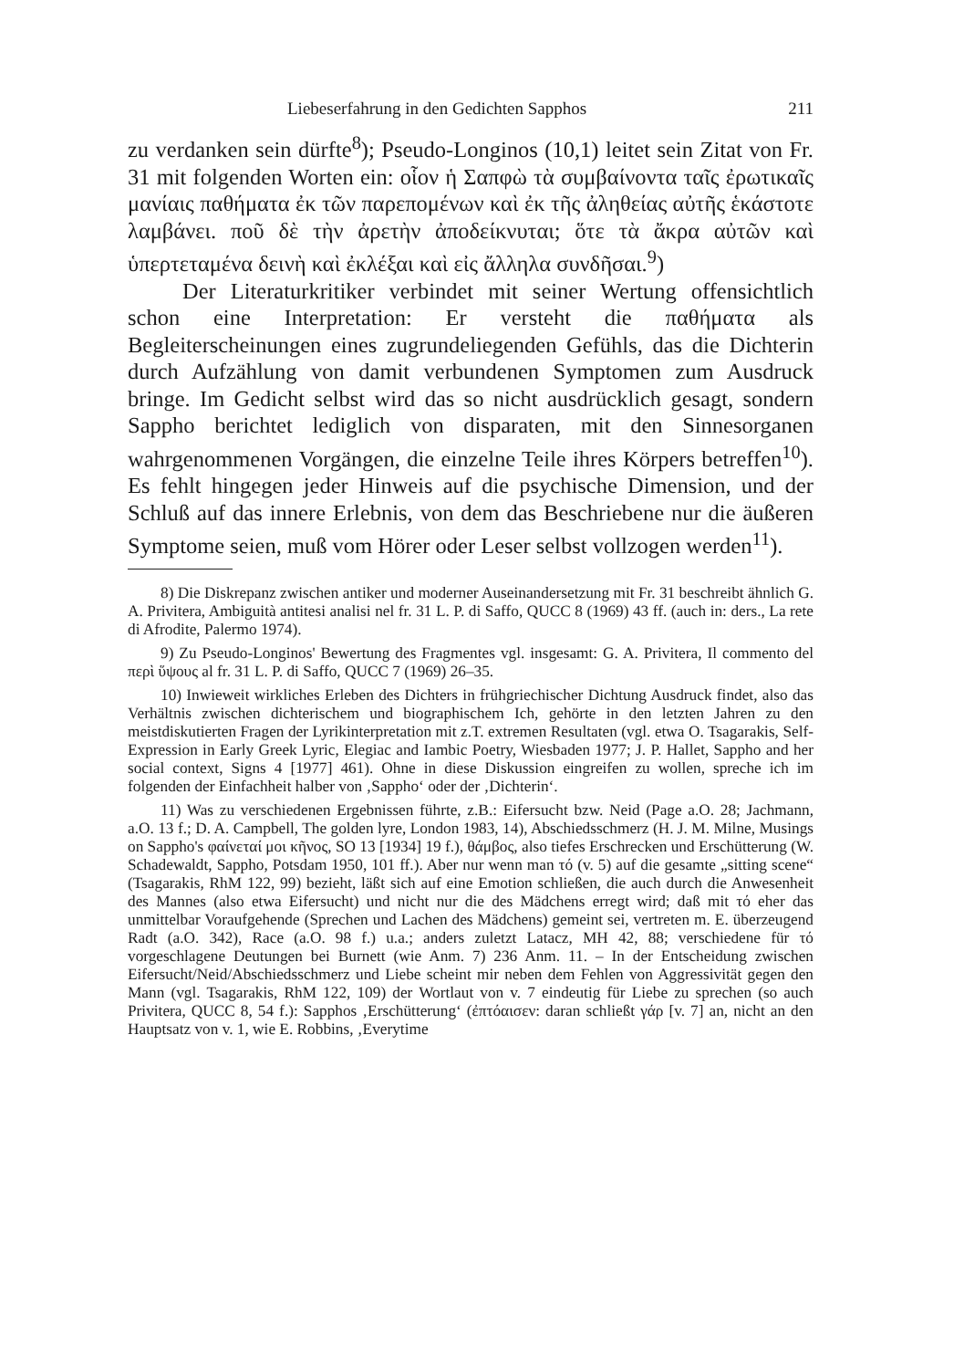Liebeserfahrung in den Gedichten Sapphos 211
zu verdanken sein dürfte<sup>8</sup>); Pseudo-Longinos (10,1) leitet sein Zitat von Fr. 31 mit folgenden Worten ein: οἷον ἡ Σαπφὼ τὰ συμβαίνοντα ταῖς ἐρωτικαῖς μανίαις παθήματα ἐκ τῶν παρεπομένων καὶ ἐκ τῆς ἀληθείας αὐτῆς ἑκάστοτε λαμβάνει. ποῦ δὲ τὴν ἀρετὴν ἀποδείκνυται; ὅτε τὰ ἄκρα αὐτῶν καὶ ὑπερτεταμένα δεινὴ καὶ ἐκλέξαι καὶ εἰς ἄλληλα συνδῆσαι.<sup>9</sup>)
Der Literaturkritiker verbindet mit seiner Wertung offensichtlich schon eine Interpretation: Er versteht die παθήματα als Begleiterscheinungen eines zugrundeliegenden Gefühls, das die Dichterin durch Aufzählung von damit verbundenen Symptomen zum Ausdruck bringe. Im Gedicht selbst wird das so nicht ausdrücklich gesagt, sondern Sappho berichtet lediglich von disparaten, mit den Sinnesorganen wahrgenommenen Vorgängen, die einzelne Teile ihres Körpers betreffen<sup>10</sup>). Es fehlt hingegen jeder Hinweis auf die psychische Dimension, und der Schluß auf das innere Erlebnis, von dem das Beschriebene nur die äußeren Symptome seien, muß vom Hörer oder Leser selbst vollzogen werden<sup>11</sup>).
8) Die Diskrepanz zwischen antiker und moderner Auseinandersetzung mit Fr. 31 beschreibt ähnlich G. A. Privitera, Ambiguità antitesi analisi nel fr. 31 L. P. di Saffo, QUCC 8 (1969) 43 ff. (auch in: ders., La rete di Afrodite, Palermo 1974).
9) Zu Pseudo-Longinos' Bewertung des Fragmentes vgl. insgesamt: G. A. Privitera, Il commento del περὶ ὕψους al fr. 31 L. P. di Saffo, QUCC 7 (1969) 26–35.
10) Inwieweit wirkliches Erleben des Dichters in frühgriechischer Dichtung Ausdruck findet, also das Verhältnis zwischen dichterischem und biographischem Ich, gehörte in den letzten Jahren zu den meistdiskutierten Fragen der Lyrikinterpretation mit z.T. extremen Resultaten (vgl. etwa O. Tsagarakis, Self-Expression in Early Greek Lyric, Elegiac and Iambic Poetry, Wiesbaden 1977; J. P. Hallet, Sappho and her social context, Signs 4 [1977] 461). Ohne in diese Diskussion eingreifen zu wollen, spreche ich im folgenden der Einfachheit halber von ‚Sappho‘ oder der ‚Dichterin‘.
11) Was zu verschiedenen Ergebnissen führte, z.B.: Eifersucht bzw. Neid (Page a.O. 28; Jachmann, a.O. 13 f.; D. A. Campbell, The golden lyre, London 1983, 14), Abschiedsschmerz (H. J. M. Milne, Musings on Sappho's φαίνεταί μοι κῆνος, SO 13 [1934] 19 f.), θάμβος, also tiefes Erschrecken und Erschütterung (W. Schadewaldt, Sappho, Potsdam 1950, 101 ff.). Aber nur wenn man τό (v. 5) auf die gesamte „sitting scene“ (Tsagarakis, RhM 122, 99) bezieht, läßt sich auf eine Emotion schließen, die auch durch die Anwesenheit des Mannes (also etwa Eifersucht) und nicht nur die des Mädchens erregt wird; daß mit τό eher das unmittelbar Voraufgehende (Sprechen und Lachen des Mädchens) gemeint sei, vertreten m. E. überzeugend Radt (a.O. 342), Race (a.O. 98 f.) u.a.; anders zuletzt Latacz, MH 42, 88; verschiedene für τό vorgeschlagene Deutungen bei Burnett (wie Anm. 7) 236 Anm. 11. – In der Entscheidung zwischen Eifersucht/Neid/Abschiedsschmerz und Liebe scheint mir neben dem Fehlen von Aggressivität gegen den Mann (vgl. Tsagarakis, RhM 122, 109) der Wortlaut von v. 7 eindeutig für Liebe zu sprechen (so auch Privitera, QUCC 8, 54 f.): Sapphos ‚Erschütterung‘ (ἐπτόαισεν: daran schließt γάρ [v. 7] an, nicht an den Hauptsatz von v. 1, wie E. Robbins, ‚Everytime